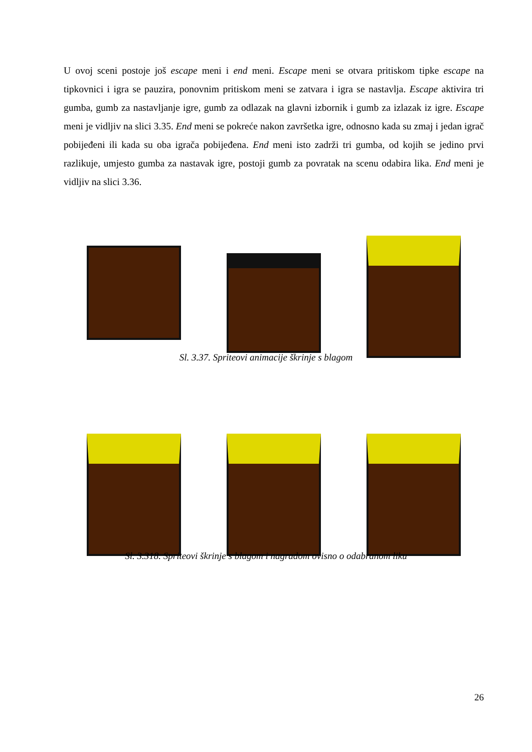U ovoj sceni postoje još escape meni i end meni. Escape meni se otvara pritiskom tipke escape na tipkovnici i igra se pauzira, ponovnim pritiskom meni se zatvara i igra se nastavlja. Escape aktivira tri gumba, gumb za nastavljanje igre, gumb za odlazak na glavni izbornik i gumb za izlazak iz igre. Escape meni je vidljiv na slici 3.35. End meni se pokreće nakon završetka igre, odnosno kada su zmaj i jedan igrač pobijeđeni ili kada su oba igrača pobijeđena. End meni isto zadrži tri gumba, od kojih se jedino prvi razlikuje, umjesto gumba za nastavak igre, postoji gumb za povratak na scenu odabira lika. End meni je vidljiv na slici 3.36.
Sl. 3.37. Spriteovi animacije škrinje s blagom
Sl. 3.318. Spriteovi škrinje s blagom i nagradom ovisno o odabranom liku
26